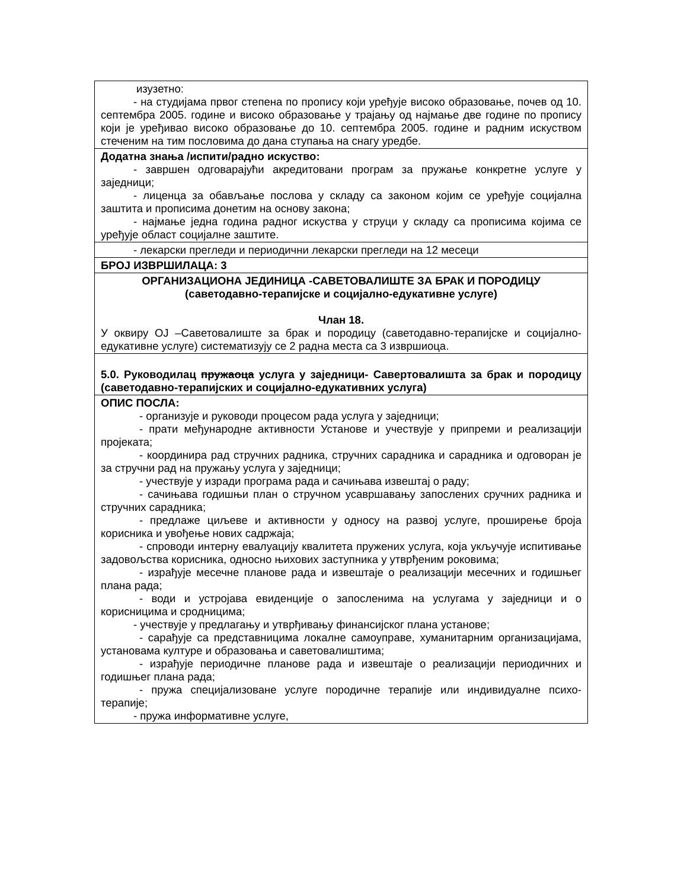| изузетно: - на студијама првог степена по пропису који уређује високо образовање, почев од 10. септембра 2005. године и високо образовање у трајању од најмање две године по пропису који је уређивао високо образовање до 10. септембра 2005. године и радним искуством стеченим на тим пословима до дана ступања на снагу уредбе. |
| Додатна знања /испити/радно искуство: - завршен одговарајући акредитовани програм за пружање конкретне услуге у заједници; - лиценца за обављање послова у складу са законом којим се уређује социјална заштита и прописима донетим на основу закона; - најмање једна година радног искуства у струци у складу са прописима којима се уређује област социјалне заштите. |
| - лекарски прегледи и периодични лекарски прегледи на 12 месеци |
| БРОЈ ИЗВРШИЛАЦА: 3 |
| ОРГАНИЗАЦИОНА ЈЕДИНИЦА -САВЕТОВАЛИШТЕ ЗА БРАК И ПОРОДИЦУ (саветодавно-терапијске и социјално-едукативне услуге) Члан 18. У оквиру ОЈ –Саветовалиште за брак и породицу (саветодавно-терапијске и социјално-едукативне услуге) систематизују се 2 радна места са 3 извршиоца. |
| 5.0. Руководилац пружаоца услуга у заједници- Савертовалишта за брак и породицу (саветодавно-терапијских и социјално-едукативних услуга) |
| ОПИС ПОСЛА: - организује и руководи процесом рада услуга у заједници; - прати међународне активности Установе и учествује у припреми и реализацији пројеката; - координира рад стручних радника, стручних сарадника и сарадника и одговоран је за стручни рад на пружању услуга у заједници; - учествује у изради програма рада и сачињава извештај о раду; - сачињава годишњи план о стручном усавршавању запослених сручних радника и стручних сарадника; - предлаже циљеве и активности у односу на развој услуге, проширење броја корисника и увођење нових садржаја; - спроводи интерну евалуацију квалитета пружених услуга, која укључује испитивање задовољства корисника, односно њихових заступника у утврђеним роковима; - израђује месечне планове рада и извештаје о реализацији месечних и годишњег плана рада; - води и устројава евиденције о запосленима на услугама у заједници и о корисницима и сродницима; - учествује у предлагању и утврђивању финансијског плана установе; - сарађује са представницима локалне самоуправе, хуманитарним организацијама, установама културе и образовања и саветовалиштима; - израђује периодичне планове рада и извештаје о реализацији периодичних и годишњег плана рада; - пружа специјализоване услуге породичне терапије или индивидуалне психо- терапије; - пружа информативне услуге, |